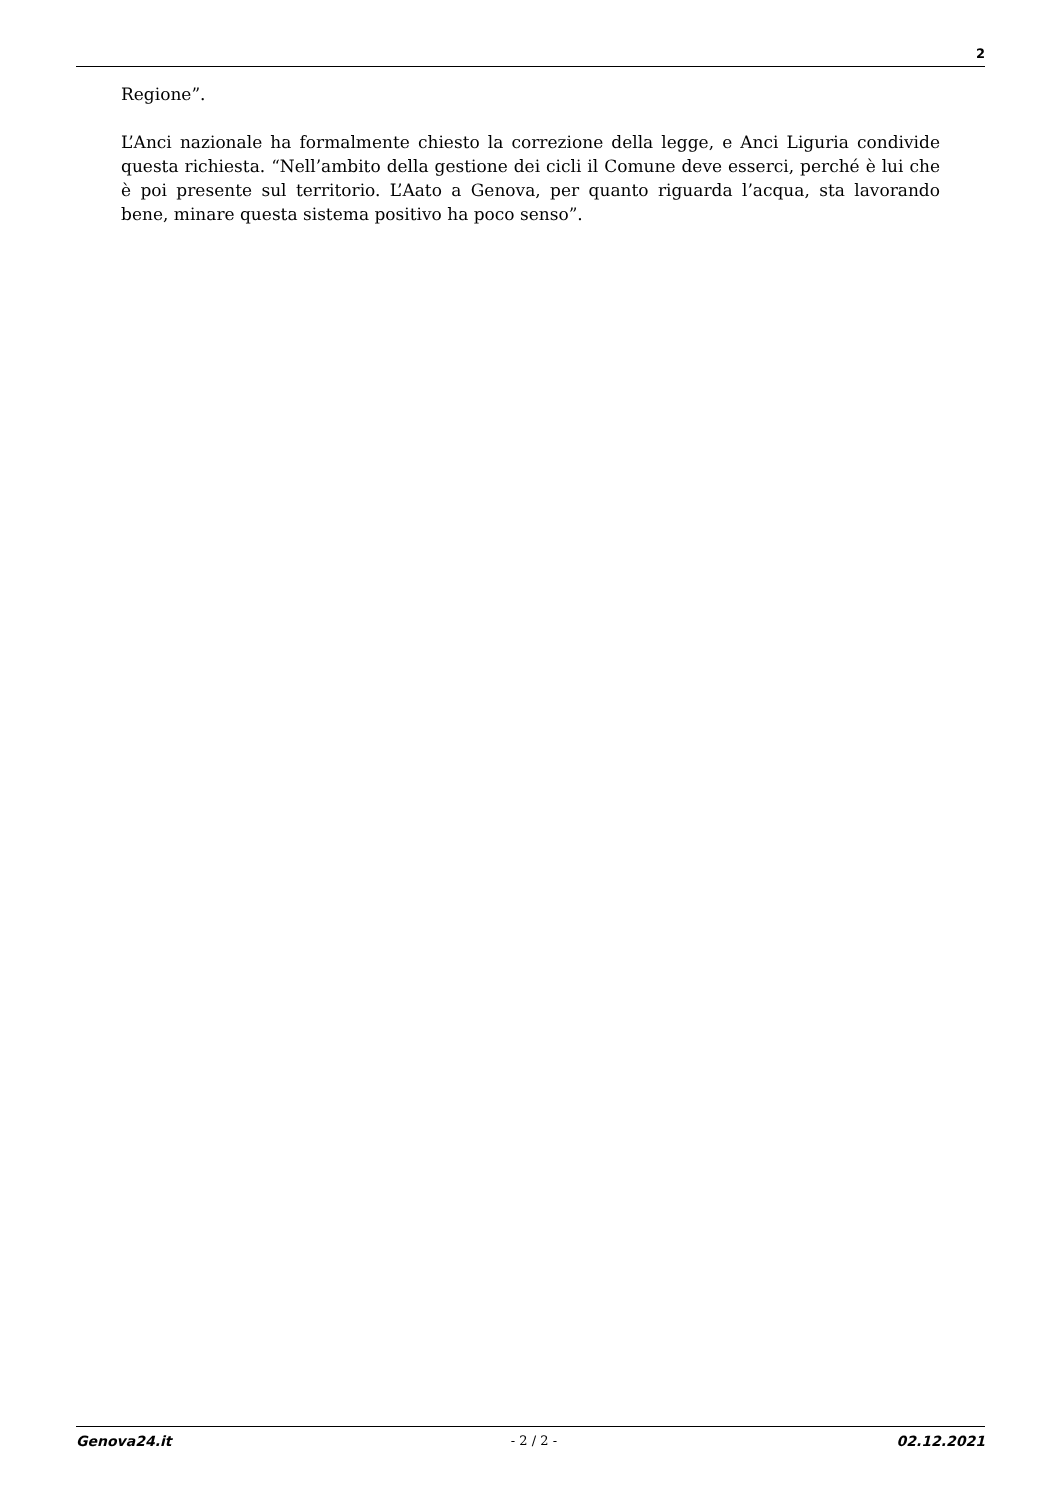2
Regione”.
L’Anci nazionale ha formalmente chiesto la correzione della legge, e Anci Liguria condivide questa richiesta. “Nell’ambito della gestione dei cicli il Comune deve esserci, perché è lui che è poi presente sul territorio. L’Aato a Genova, per quanto riguarda l’acqua, sta lavorando bene, minare questa sistema positivo ha poco senso”.
Genova24.it - 2 / 2 - 02.12.2021